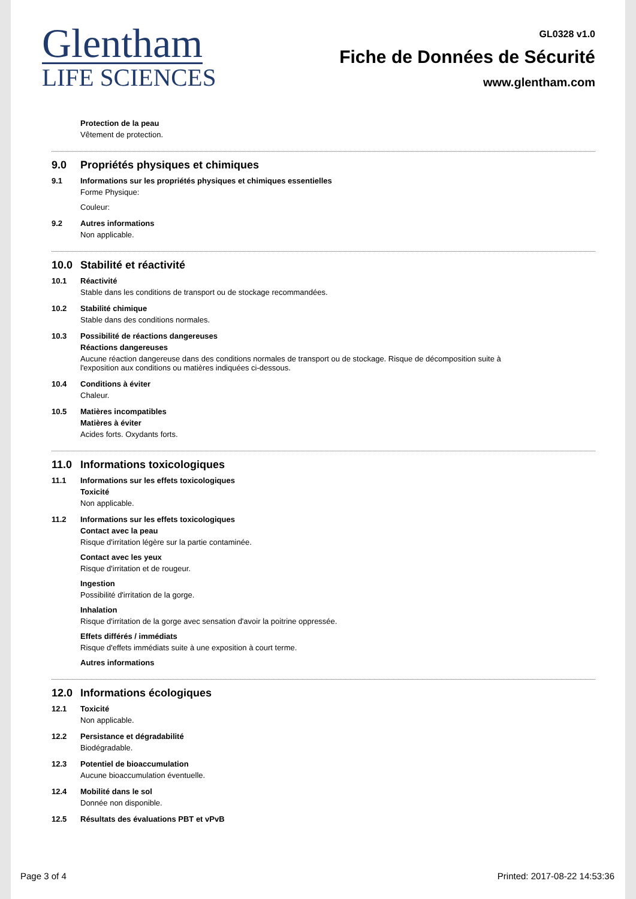Glentham
LIFE SCIENCES
GL0328 v1.0
Fiche de Données de Sécurité
www.glentham.com
Protection de la peau
Vêtement de protection.
9.0 Propriétés physiques et chimiques
9.1 Informations sur les propriétés physiques et chimiques essentielles
Forme Physique:
Couleur:
9.2 Autres informations
Non applicable.
10.0 Stabilité et réactivité
10.1 Réactivité
Stable dans les conditions de transport ou de stockage recommandées.
10.2 Stabilité chimique
Stable dans des conditions normales.
10.3 Possibilité de réactions dangereuses
Réactions dangereuses
Aucune réaction dangereuse dans des conditions normales de transport ou de stockage. Risque de décomposition suite à
l'exposition aux conditions ou matières indiquées ci-dessous.
10.4 Conditions à éviter
Chaleur.
10.5 Matières incompatibles
Matières à éviter
Acides forts. Oxydants forts.
11.0 Informations toxicologiques
11.1 Informations sur les effets toxicologiques
Toxicité
Non applicable.
11.2 Informations sur les effets toxicologiques
Contact avec la peau
Risque d'irritation légère sur la partie contaminée.
Contact avec les yeux
Risque d'irritation et de rougeur.
Ingestion
Possibilité d'irritation de la gorge.
Inhalation
Risque d'irritation de la gorge avec sensation d'avoir la poitrine oppressée.
Effets différés / immédiats
Risque d'effets immédiats suite à une exposition à court terme.
Autres informations
12.0 Informations écologiques
12.1 Toxicité
Non applicable.
12.2 Persistance et dégradabilité
Biodégradable.
12.3 Potentiel de bioaccumulation
Aucune bioaccumulation éventuelle.
12.4 Mobilité dans le sol
Donnée non disponible.
12.5 Résultats des évaluations PBT et vPvB
Page 3 of 4 Printed: 2017-08-22 14:53:36